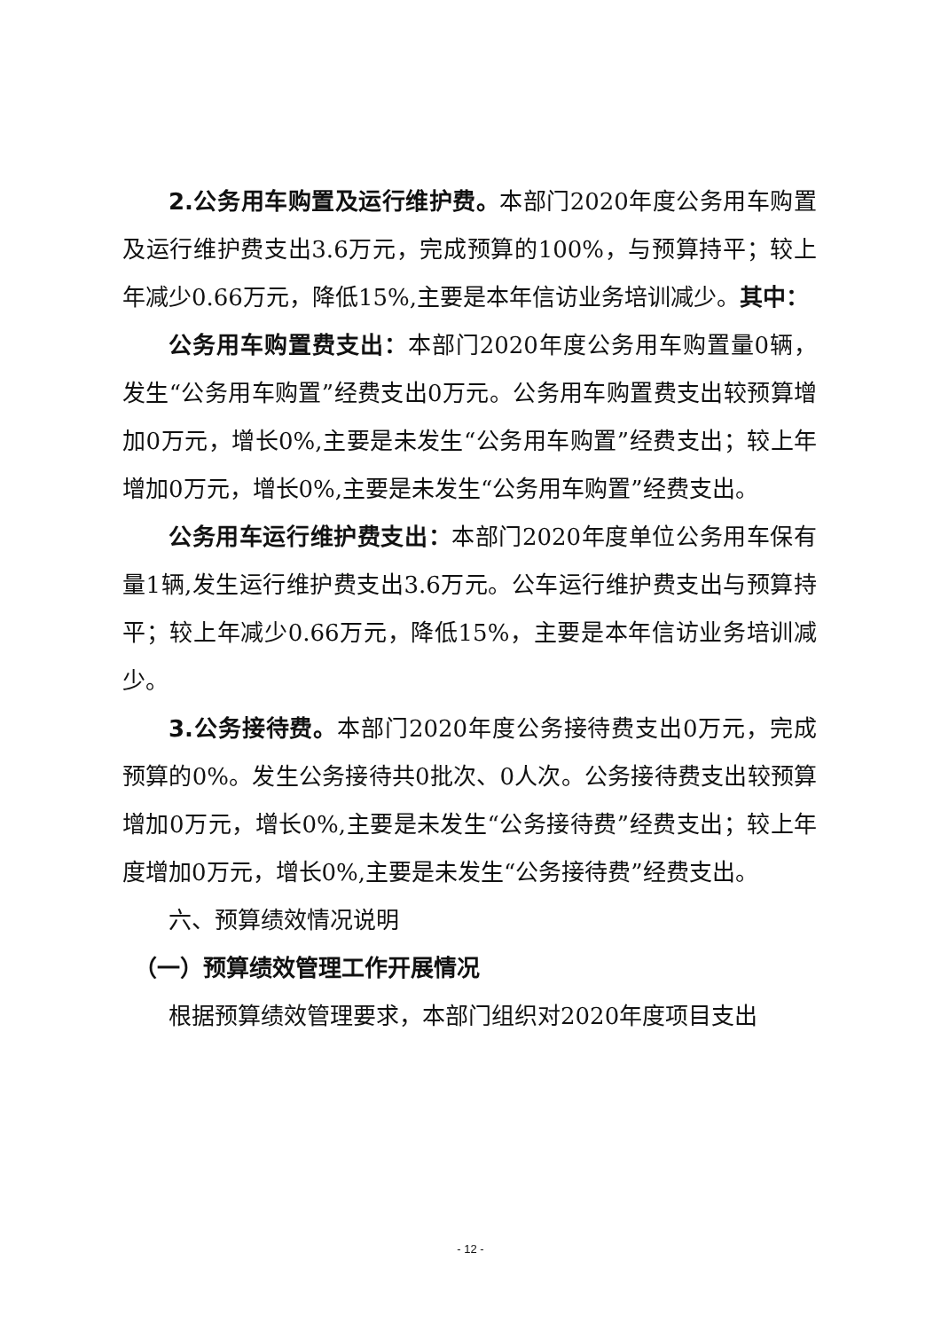2.公务用车购置及运行维护费。本部门2020年度公务用车购置及运行维护费支出3.6万元，完成预算的100%，与预算持平；较上年减少0.66万元，降低15%,主要是本年信访业务培训减少。其中：
公务用车购置费支出：本部门2020年度公务用车购置量0辆，发生“公务用车购置”经费支出0万元。公务用车购置费支出较预算增加0万元，增长0%,主要是未发生“公务用车购置”经费支出；较上年增加0万元，增长0%,主要是未发生“公务用车购置”经费支出。
公务用车运行维护费支出：本部门2020年度单位公务用车保有量1辆,发生运行维护费支出3.6万元。公车运行维护费支出与预算持平；较上年减少0.66万元，降低15%，主要是本年信访业务培训减少。
3.公务接待费。本部门2020年度公务接待费支出0万元，完成预算的0%。发生公务接待共0批次、0人次。公务接待费支出较预算增加0万元，增长0%,主要是未发生“公务接待费”经费支出；较上年度增加0万元，增长0%,主要是未发生“公务接待费”经费支出。
六、预算绩效情况说明
（一）预算绩效管理工作开展情况
根据预算绩效管理要求，本部门组织对2020年度项目支出
- 12 -